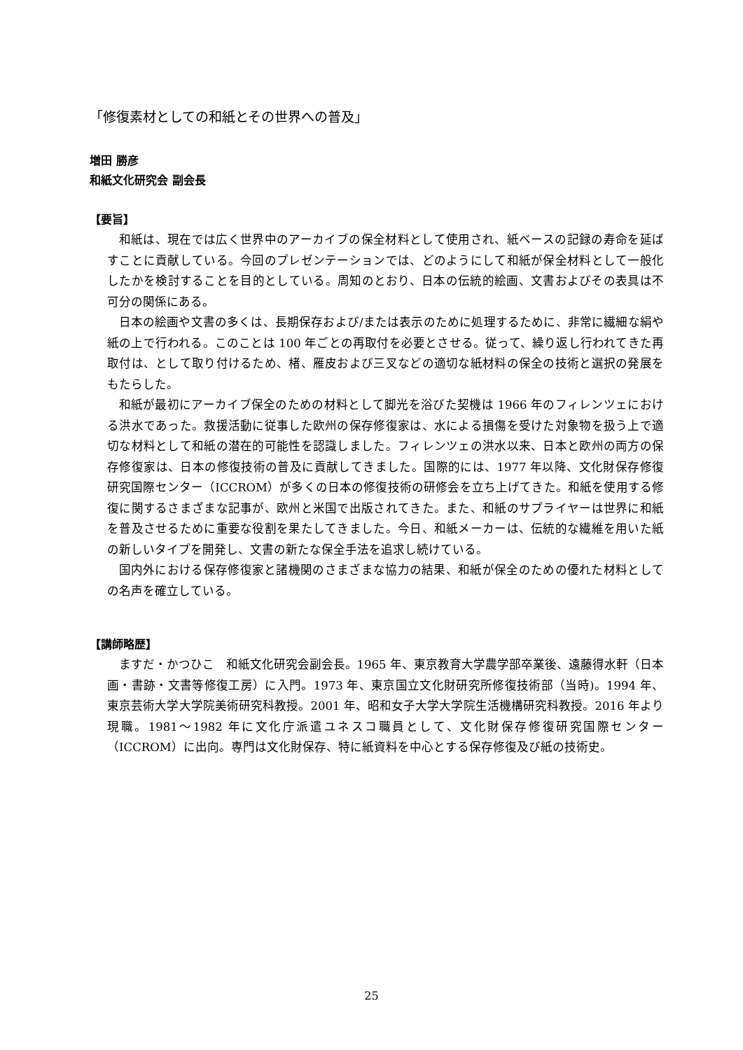「修復素材としての和紙とその世界への普及」
増田 勝彦
和紙文化研究会 副会長
【要旨】
和紙は、現在では広く世界中のアーカイブの保全材料として使用され、紙ベースの記録の寿命を延ばすことに貢献している。今回のプレゼンテーションでは、どのようにして和紙が保全材料として一般化したかを検討することを目的としている。周知のとおり、日本の伝統的絵画、文書およびその表具は不可分の関係にある。
日本の絵画や文書の多くは、長期保存および/または表示のために処理するために、非常に繊細な絹や紙の上で行われる。このことは 100 年ごとの再取付を必要とさせる。従って、繰り返し行われてきた再取付は、として取り付けるため、楮、雁皮および三叉などの適切な紙材料の保全の技術と選択の発展をもたらした。
和紙が最初にアーカイブ保全のための材料として脚光を浴びた契機は 1966 年のフィレンツェにおける洪水であった。救援活動に従事した欧州の保存修復家は、水による損傷を受けた対象物を扱う上で適切な材料として和紙の潜在的可能性を認識しました。フィレンツェの洪水以来、日本と欧州の両方の保存修復家は、日本の修復技術の普及に貢献してきました。国際的には、1977 年以降、文化財保存修復研究国際センター（ICCROM）が多くの日本の修復技術の研修会を立ち上げてきた。和紙を使用する修復に関するさまざまな記事が、欧州と米国で出版されてきた。また、和紙のサプライヤーは世界に和紙を普及させるために重要な役割を果たしてきました。今日、和紙メーカーは、伝統的な繊維を用いた紙の新しいタイプを開発し、文書の新たな保全手法を追求し続けている。
国内外における保存修復家と諸機関のさまざまな協力の結果、和紙が保全のための優れた材料としての名声を確立している。
【講師略歴】
ますだ・かつひこ　和紙文化研究会副会長。1965 年、東京教育大学農学部卒業後、遠藤得水軒（日本画・書跡・文書等修復工房）に入門。1973 年、東京国立文化財研究所修復技術部（当時)。1994 年、東京芸術大学大学院美術研究科教授。2001 年、昭和女子大学大学院生活機構研究科教授。2016 年より現職。1981～1982 年に文化庁派遣ユネスコ職員として、文化財保存修復研究国際センター（ICCROM）に出向。専門は文化財保存、特に紙資料を中心とする保存修復及び紙の技術史。
25